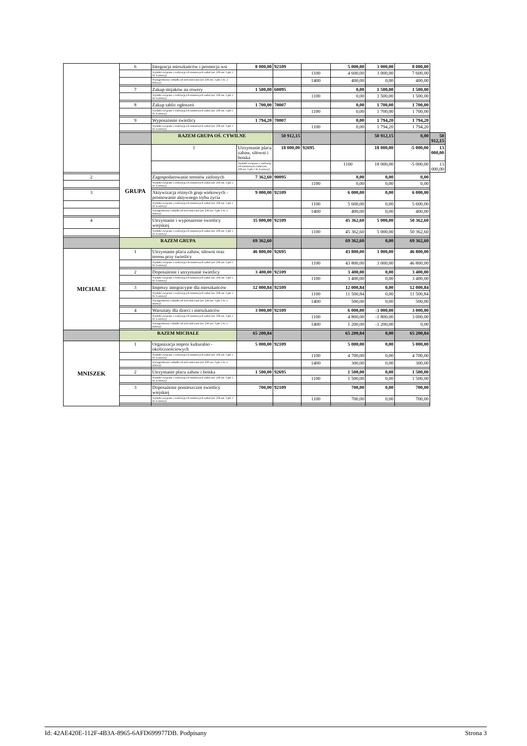| | 6 | Integracja mieszkańców i promocja wsi | 8 000,00 | 92109 | | 5 000,00 | 3 000,00 | 8 000,00 | |
| | | Wydatki związane z realizacją ich statutowych zadań (art. 236 ust. 3 pkt 1 lit. b ustawy) | | | 1100 | 4 600,00 | 3 000,00 | 7 600,00 | |
| | | Wynagrodzenia i składki od nich naliczane (art. 236 ust. 3 pkt 1 lit. a ustawy) | | | 1400 | 400,00 | 0,00 | 400,00 | |
| | 7 | Zakup stojaków na rowery | 1 500,00 | 60095 | | 0,00 | 1 500,00 | 1 500,00 | |
| | | Wydatki związane z realizacją ich statutowych zadań (art. 236 ust. 3 pkt 1 lit. b ustawy) | | | 1100 | 0,00 | 1 500,00 | 1 500,00 | |
| | 8 | Zakup tablic ogłoszeń | 1 700,00 | 70007 | | 0,00 | 1 700,00 | 1 700,00 | |
| | | Wydatki związane z realizacją ich statutowych zadań (art. 236 ust. 3 pkt 1 lit. b ustawy) | | | 1100 | 0,00 | 1 700,00 | 1 700,00 | |
| | 9 | Wyposażenie świetlicy | 1 794,20 | 70007 | | 0,00 | 1 794,20 | 1 794,20 | |
| | | Wydatki związane z realizacją ich statutowych zadań (art. 236 ust. 3 pkt 1 lit. b ustawy) | | | 1100 | 0,00 | 1 794,20 | 1 794,20 | |
| | | RAZEM GRUPA OŚ. CYWILNE | | 50 912,15 | | | 50 912,15 | 0,00 | 50 912,15 |
| | GRUPA | 1 | Utrzymanie placu zabaw, siłowni i boiska | 18 000,00 | 92695 | | 18 000,00 | -5 000,00 | 13 000,00 |
| | | | Wydatki związane z realizacją ich statutowych zadań (art. 236 ust. 3 pkt 1 lit. b ustawy) | | | 1100 | 18 000,00 | -5 000,00 | 13 000,00 |
| 2 | | Zagospodarowanie terenów zielonych | 7 362,60 | 90095 | | 0,00 | 0,00 | 0,00 | |
| | | Wydatki związane z realizacją ich statutowych zadań (art. 236 ust. 3 pkt 1 lit. b ustawy) | | | 1100 | 0,00 | 0,00 | 0,00 | |
| 3 | | Aktywizacja różnych grup wiekowych - promowanie aktywnego trybu życia | 9 000,00 | 92109 | | 6 000,00 | 0,00 | 6 000,00 | |
| | | Wydatki związane z realizacją ich statutowych zadań (art. 236 ust. 3 pkt 1 lit. b ustawy) | | | 1100 | 5 600,00 | 0,00 | 5 600,00 | |
| | | Wynagrodzenia i składki od nich naliczane (art. 236 ust. 3 pkt 1 lit. a ustawy) | | | 1400 | 400,00 | 0,00 | 400,00 | |
| 4 | | Utrzymanie i wyposażenie świetlicy wiejskiej | 35 000,00 | 92109 | | 45 362,60 | 5 000,00 | 50 362,60 | |
| | | Wydatki związane z realizacją ich statutowych zadań (art. 236 ust. 3 pkt 1 lit. b ustawy) | | | 1100 | 45 362,60 | 5 000,00 | 50 362,60 | |
| | RAZEM GRUPA | | 69 362,60 | | | 69 362,60 | 0,00 | 69 362,60 | |
| MICHALE | 1 | Utrzymanie placu zabaw, siłowni oraz terenu przy świetlicy | 46 800,00 | 92695 | | 43 800,00 | 3 000,00 | 46 800,00 | |
| | | Wydatki związane z realizacją ich statutowych zadań (art. 236 ust. 3 pkt 1 lit. b ustawy) | | | 1100 | 43 800,00 | 3 000,00 | 46 800,00 | |
| | 2 | Doposażenie i utrzymanie świetlicy | 3 400,00 | 92109 | | 3 400,00 | 0,00 | 3 400,00 | |
| | | Wydatki związane z realizacją ich statutowych zadań (art. 236 ust. 3 pkt 1 lit. b ustawy) | | | 1100 | 3 400,00 | 0,00 | 3 400,00 | |
| | 3 | Imprezy integracyjne dla mieszkańców | 12 000,84 | 92109 | | 12 000,84 | 0,00 | 12 000,84 | |
| | | Wydatki związane z realizacją ich statutowych zadań (art. 236 ust. 3 pkt 1 lit. b ustawy) | | | 1100 | 11 500,84 | 0,00 | 11 500,84 | |
| | | Wynagrodzenia i składki od nich naliczane (art. 236 ust. 3 pkt 1 lit. a ustawy) | | | 1400 | 500,00 | 0,00 | 500,00 | |
| | 4 | Warsztaty dla dzieci i mieszkańców | 3 000,00 | 92109 | | 6 000,00 | -3 000,00 | 3 000,00 | |
| | | Wydatki związane z realizacją ich statutowych zadań (art. 236 ust. 3 pkt 1 lit. b ustawy) | | | 1100 | 4 800,00 | -1 800,00 | 3 000,00 | |
| | | Wynagrodzenia i składki od nich naliczane (art. 236 ust. 3 pkt 1 lit. a ustawy) | | | 1400 | 1 200,00 | -1 200,00 | 0,00 | |
| | RAZEM MICHALE | | 65 200,84 | | | 65 200,84 | 0,00 | 65 200,84 | |
| MNISZEK | 1 | Organizacja imprez kulturalno - okolicznościowych | 5 000,00 | 92109 | | 5 000,00 | 0,00 | 5 000,00 | |
| | | Wydatki związane z realizacją ich statutowych zadań (art. 236 ust. 3 pkt 1 lit. b ustawy) | | | 1100 | 4 700,00 | 0,00 | 4 700,00 | |
| | | Wynagrodzenia i składki od nich naliczane (art. 236 ust. 3 pkt 1 lit. a ustawy) | | | 1400 | 300,00 | 0,00 | 300,00 | |
| | 2 | Utrzymanie placu zabaw i boiska | 1 500,00 | 92695 | | 1 500,00 | 0,00 | 1 500,00 | |
| | | Wydatki związane z realizacją ich statutowych zadań (art. 236 ust. 3 pkt 1 lit. b ustawy) | | | 1100 | 1 500,00 | 0,00 | 1 500,00 | |
| | 3 | Doposażenie pomieszczeń świetlicy wiejskiej | 700,00 | 92109 | | 700,00 | 0,00 | 700,00 | |
| | | Wydatki związane z realizacją ich statutowych zadań (art. 236 ust. 3 pkt 1 lit. b ustawy) | | | 1100 | 700,00 | 0,00 | 700,00 | |
Id: 42AE420E-112F-4B3A-8965-6AFD699977DB. Podpisany Strona 3